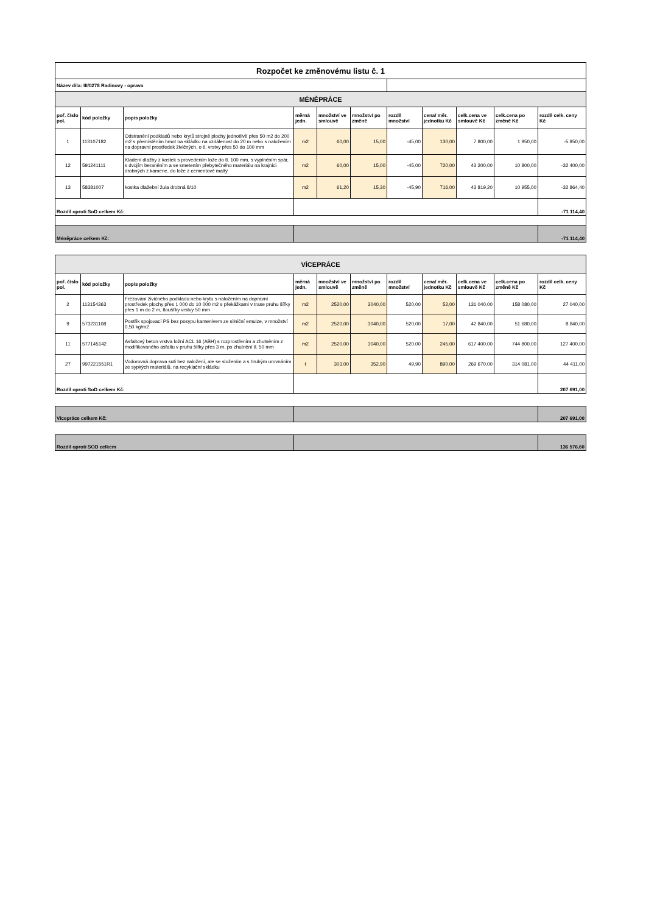| Rozpočet ke změnovému listu č. 1 | | | | | | | | | | |
| Název díla: III/0278 Radinovy - oprava | | | | | | | | | | |
| MÉNĚPRÁCE | | | | | | | | | | |
| poř. číslo pol. | kód položky | popis položky | měrná jedn. | množství ve smlouvě | množství po změně | rozdíl množství | cena/ měr. jednotku Kč | celk.cena ve smlouvě Kč | celk.cena po změně Kč | rozdíl celk. ceny Kč |
| 1 | 113107182 | Odstranění podkladů nebo krytů strojně plochy jednotlivě přes 50 m2 do 200 m2 s přemístěním hmot na skládku na vzdálenost do 20 m nebo s naložením na dopravní prostředek živičných, o tl. vrstvy přes 50 do 100 mm | m2 | 60,00 | 15,00 | -45,00 | 130,00 | 7 800,00 | 1 950,00 | -5 850,00 |
| 12 | 591241111 | Kladení dlažby z kostek s provedením lože do tl. 100 mm, s vyplněním spár, s dvojím beraněním a se smetením přebytečného materiálu na krajnici drobných z kamene, do lože z cementové malty | m2 | 60,00 | 15,00 | -45,00 | 720,00 | 43 200,00 | 10 800,00 | -32 400,00 |
| 13 | 58381007 | kostka dlažební žula drobná 8/10 | m2 | 61,20 | 15,30 | -45,90 | 716,00 | 43 819,20 | 10 955,00 | -32 864,40 |
| Rozdíl oproti SoD celkem Kč: | | | | | | | | | | -71 114,40 |
| Méněpráce celkem Kč: | | | | | | | | | | -71 114,40 |
| VÍCEPRÁCE | | | | | | | | | | |
| poř. číslo pol. | kód položky | popis položky | měrná jedn. | množství ve smlouvě | množství po změně | rozdíl množství | cena/ měr. jednotku Kč | celk.cena ve smlouvě Kč | celk.cena po změně Kč | rozdíl celk. ceny Kč |
| 2 | 113154363 | Frézování živičného podkladu nebo krytu s naložením na dopravní prostředek plochy přes 1 000 do 10 000 m2 s překážkami v trase pruhu šířky přes 1 m do 2 m, tloušťky vrstvy 50 mm | m2 | 2520,00 | 3040,00 | 520,00 | 52,00 | 131 040,00 | 158 080,00 | 27 040,00 |
| 9 | 573231108 | Postřik spojovací PS bez posypu kamenivem ze silniční emulze, v množství 0,50 kg/m2 | m2 | 2520,00 | 3040,00 | 520,00 | 17,00 | 42 840,00 | 51 680,00 | 8 840,00 |
| 11 | 577145142 | Asfaltový beton vrstva ložní ACL 16 (ABH) s rozprostřením a zhutněním z modifikovaného asfaltu v pruhu šířky přes 3 m, po zhutnění tl. 50 mm | m2 | 2520,00 | 3040,00 | 520,00 | 245,00 | 617 400,00 | 744 800,00 | 127 400,00 |
| 27 | 997221551R1 | Vodorovná doprava suti bez naložení, ale se složením a s hrubým urovnáním ze sypkých materiálů, na recyklační skládku | t | 303,00 | 352,90 | 49,90 | 890,00 | 269 670,00 | 314 081,00 | 44 411,00 |
| Rozdíl oproti SoD celkem Kč: | | | | | | | | | | 207 691,00 |
| Vícepráce celkem Kč: | | 207 691,00 |
| Rozdíl oproti SOD celkem | | 136 576,60 |